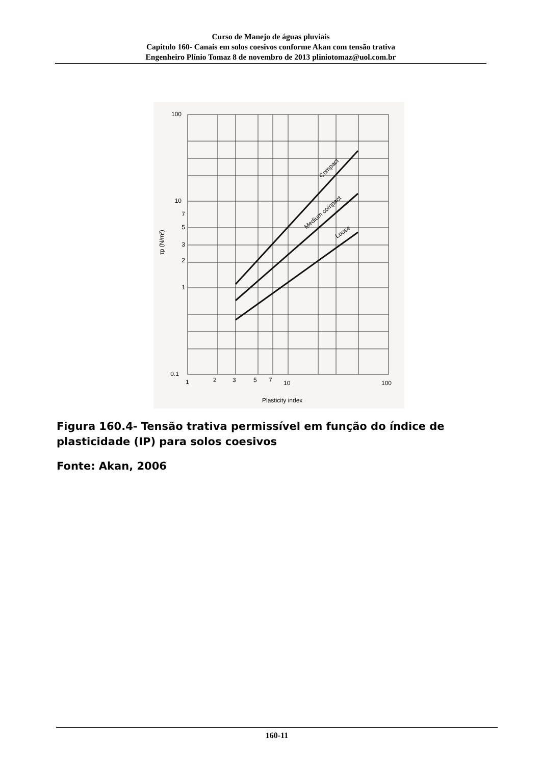Curso de Manejo de águas pluviais
Capitulo 160- Canais em solos coesivos conforme Akan com tensão trativa
Engenheiro Plínio Tomaz 8 de novembro de 2013 pliniotomaz@uol.com.br
100
10
7
5
3
2
1
0.1
1
2
3
5
7
10
100
Plasticity index
τp (N/m²)
Compact
Medium compact
Loose
Figura 160.4- Tensão trativa permissível em função do índice de plasticidade (IP) para solos coesivos
Fonte: Akan, 2006
160-11